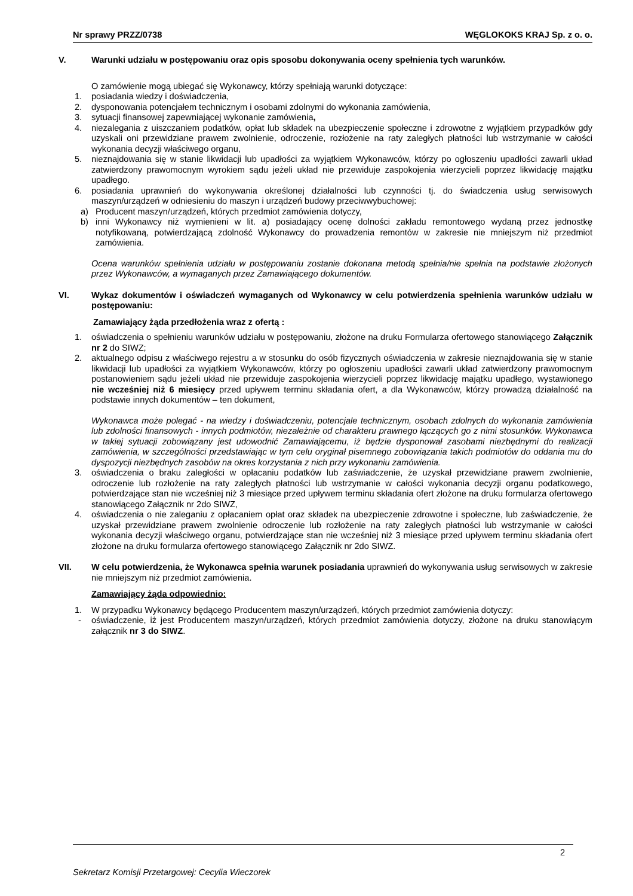Nr sprawy PRZZ/0738 WĘGLOKOKS KRAJ Sp. z o. o.
V. Warunki udziału w postępowaniu oraz opis sposobu dokonywania oceny spełnienia tych warunków.
O zamówienie mogą ubiegać się Wykonawcy, którzy spełniają warunki dotyczące:
1. posiadania wiedzy i doświadczenia,
2. dysponowania potencjałem technicznym i osobami zdolnymi do wykonania zamówienia,
3. sytuacji finansowej zapewniającej wykonanie zamówienia,
4. niezalegania z uiszczaniem podatków, opłat lub składek na ubezpieczenie społeczne i zdrowotne z wyjątkiem przypadków gdy uzyskali oni przewidziane prawem zwolnienie, odroczenie, rozłożenie na raty zaległych płatności lub wstrzymanie w całości wykonania decyzji właściwego organu,
5. nieznajdowania się w stanie likwidacji lub upadłości za wyjątkiem Wykonawców, którzy po ogłoszeniu upadłości zawarli układ zatwierdzony prawomocnym wyrokiem sądu jeżeli układ nie przewiduje zaspokojenia wierzycieli poprzez likwidację majątku upadłego.
6. posiadania uprawnień do wykonywania określonej działalności lub czynności tj. do świadczenia usług serwisowych maszyn/urządzeń w odniesieniu do maszyn i urządzeń budowy przeciwwybuchowej:
a) Producent maszyn/urządzeń, których przedmiot zamówienia dotyczy,
b) inni Wykonawcy niż wymienieni w lit. a) posiadający ocenę dolności zakładu remontowego wydaną przez jednostkę notyfikowaną, potwierdzającą zdolność Wykonawcy do prowadzenia remontów w zakresie nie mniejszym niż przedmiot zamówienia.
Ocena warunków spełnienia udziału w postępowaniu zostanie dokonana metodą spełnia/nie spełnia na podstawie złożonych przez Wykonawców, a wymaganych przez Zamawiającego dokumentów.
VI. Wykaz dokumentów i oświadczeń wymaganych od Wykonawcy w celu potwierdzenia spełnienia warunków udziału w postępowaniu:
Zamawiający żąda przedłożenia wraz z ofertą :
1. oświadczenia o spełnieniu warunków udziału w postępowaniu, złożone na druku Formularza ofertowego stanowiącego Załącznik nr 2 do SIWZ;
2. aktualnego odpisu z właściwego rejestru a w stosunku do osób fizycznych oświadczenia w zakresie nieznajdowania się w stanie likwidacji lub upadłości za wyjątkiem Wykonawców, którzy po ogłoszeniu upadłości zawarli układ zatwierdzony prawomocnym postanowieniem sądu jeżeli układ nie przewiduje zaspokojenia wierzycieli poprzez likwidację majątku upadłego, wystawionego nie wcześniej niż 6 miesięcy przed upływem terminu składania ofert, a dla Wykonawców, którzy prowadzą działalność na podstawie innych dokumentów – ten dokument,
Wykonawca może polegać - na wiedzy i doświadczeniu, potencjale technicznym, osobach zdolnych do wykonania zamówienia lub zdolności finansowych - innych podmiotów, niezależnie od charakteru prawnego łączących go z nimi stosunków. Wykonawca w takiej sytuacji zobowiązany jest udowodnić Zamawiającemu, iż będzie dysponował zasobami niezbędnymi do realizacji zamówienia, w szczególności przedstawiając w tym celu oryginał pisemnego zobowiązania takich podmiotów do oddania mu do dyspozycji niezbędnych zasobów na okres korzystania z nich przy wykonaniu zamówienia.
3. oświadczenia o braku zaległości w opłacaniu podatków lub zaświadczenie, że uzyskał przewidziane prawem zwolnienie, odroczenie lub rozłożenie na raty zaległych płatności lub wstrzymanie w całości wykonania decyzji organu podatkowego, potwierdzające stan nie wcześniej niż 3 miesiące przed upływem terminu składania ofert złożone na druku formularza ofertowego stanowiącego Załącznik nr 2do SIWZ,
4. oświadczenia o nie zaleganiu z opłacaniem opłat oraz składek na ubezpieczenie zdrowotne i społeczne, lub zaświadczenie, że uzyskał przewidziane prawem zwolnienie odroczenie lub rozłożenie na raty zaległych płatności lub wstrzymanie w całości wykonania decyzji właściwego organu, potwierdzające stan nie wcześniej niż 3 miesiące przed upływem terminu składania ofert złożone na druku formularza ofertowego stanowiącego Załącznik nr 2do SIWZ.
VII. W celu potwierdzenia, że Wykonawca spełnia warunek posiadania uprawnień do wykonywania usług serwisowych w zakresie nie mniejszym niż przedmiot zamówienia.
Zamawiający żąda odpowiednio:
1. W przypadku Wykonawcy będącego Producentem maszyn/urządzeń, których przedmiot zamówienia dotyczy:
- oświadczenie, iż jest Producentem maszyn/urządzeń, których przedmiot zamówienia dotyczy, złożone na druku stanowiącym załącznik nr 3 do SIWZ.
2
Sekretarz Komisji Przetargowej: Cecylia Wieczorek